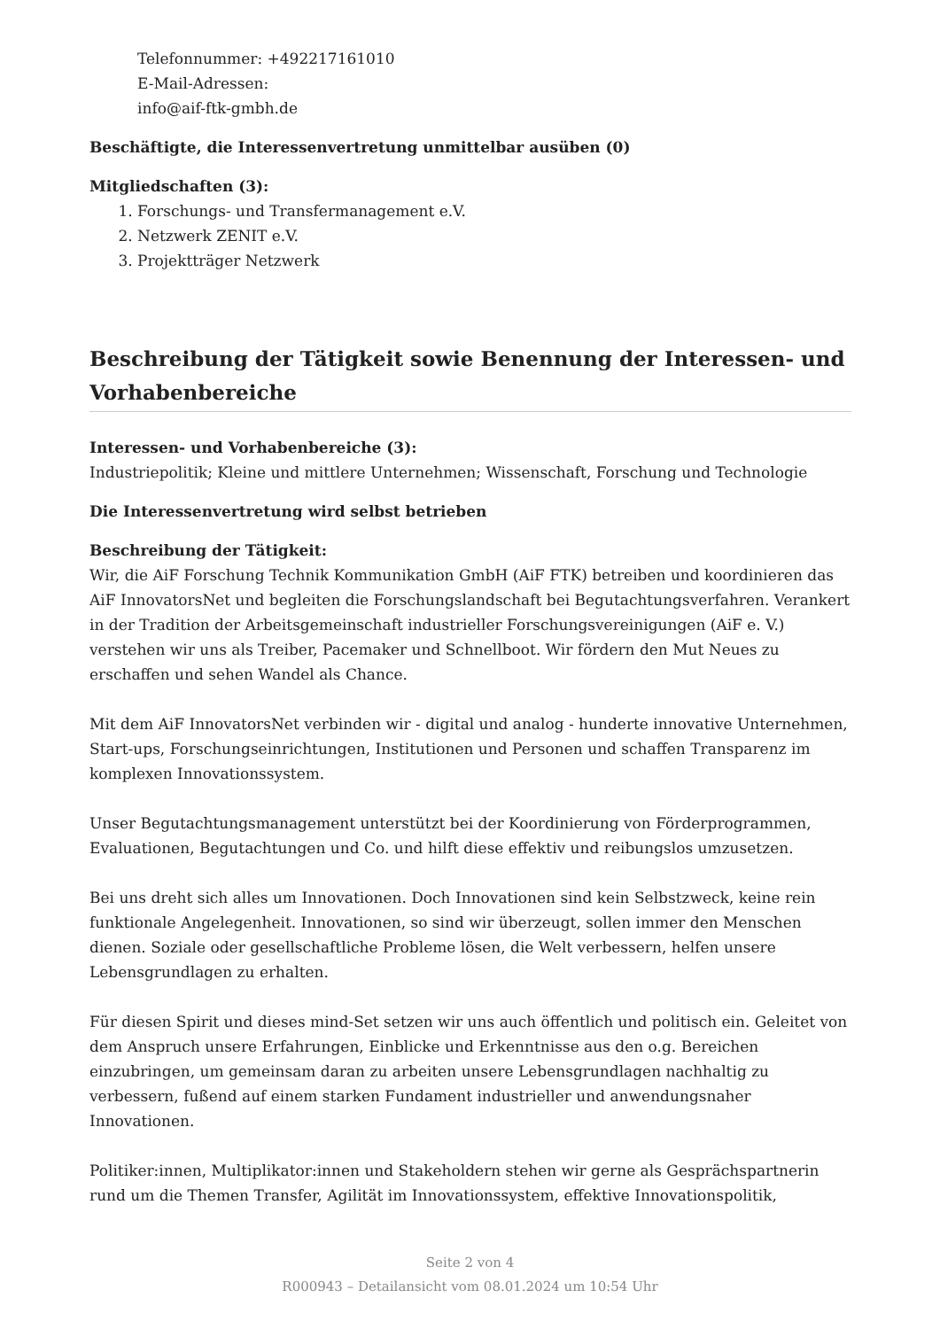Telefonnummer: +492217161010
E-Mail-Adressen:
info@aif-ftk-gmbh.de
Beschäftigte, die Interessenvertretung unmittelbar ausüben (0)
Mitgliedschaften (3):
1. Forschungs- und Transfermanagement e.V.
2. Netzwerk ZENIT e.V.
3. Projektträger Netzwerk
Beschreibung der Tätigkeit sowie Benennung der Interessen- und Vorhabenbereiche
Interessen- und Vorhabenbereiche (3):
Industriepolitik; Kleine und mittlere Unternehmen; Wissenschaft, Forschung und Technologie
Die Interessenvertretung wird selbst betrieben
Beschreibung der Tätigkeit:
Wir, die AiF Forschung Technik Kommunikation GmbH (AiF FTK) betreiben und koordinieren das AiF InnovatorsNet und begleiten die Forschungslandschaft bei Begutachtungsverfahren. Verankert in der Tradition der Arbeitsgemeinschaft industrieller Forschungsvereinigungen (AiF e. V.) verstehen wir uns als Treiber, Pacemaker und Schnellboot. Wir fördern den Mut Neues zu erschaffen und sehen Wandel als Chance.
Mit dem AiF InnovatorsNet verbinden wir - digital und analog - hunderte innovative Unternehmen, Start-ups, Forschungseinrichtungen, Institutionen und Personen und schaffen Transparenz im komplexen Innovationssystem.
Unser Begutachtungsmanagement unterstützt bei der Koordinierung von Förderprogrammen, Evaluationen, Begutachtungen und Co. und hilft diese effektiv und reibungslos umzusetzen.
Bei uns dreht sich alles um Innovationen. Doch Innovationen sind kein Selbstzweck, keine rein funktionale Angelegenheit. Innovationen, so sind wir überzeugt, sollen immer den Menschen dienen. Soziale oder gesellschaftliche Probleme lösen, die Welt verbessern, helfen unsere Lebensgrundlagen zu erhalten.
Für diesen Spirit und dieses mind-Set setzen wir uns auch öffentlich und politisch ein. Geleitet von dem Anspruch unsere Erfahrungen, Einblicke und Erkenntnisse aus den o.g. Bereichen einzubringen, um gemeinsam daran zu arbeiten unsere Lebensgrundlagen nachhaltig zu verbessern, fußend auf einem starken Fundament industrieller und anwendungsnaher Innovationen.
Politiker:innen, Multiplikator:innen und Stakeholdern stehen wir gerne als Gesprächspartnerin rund um die Themen Transfer, Agilität im Innovationssystem, effektive Innovationspolitik,
Seite 2 von 4
R000943 – Detailansicht vom 08.01.2024 um 10:54 Uhr